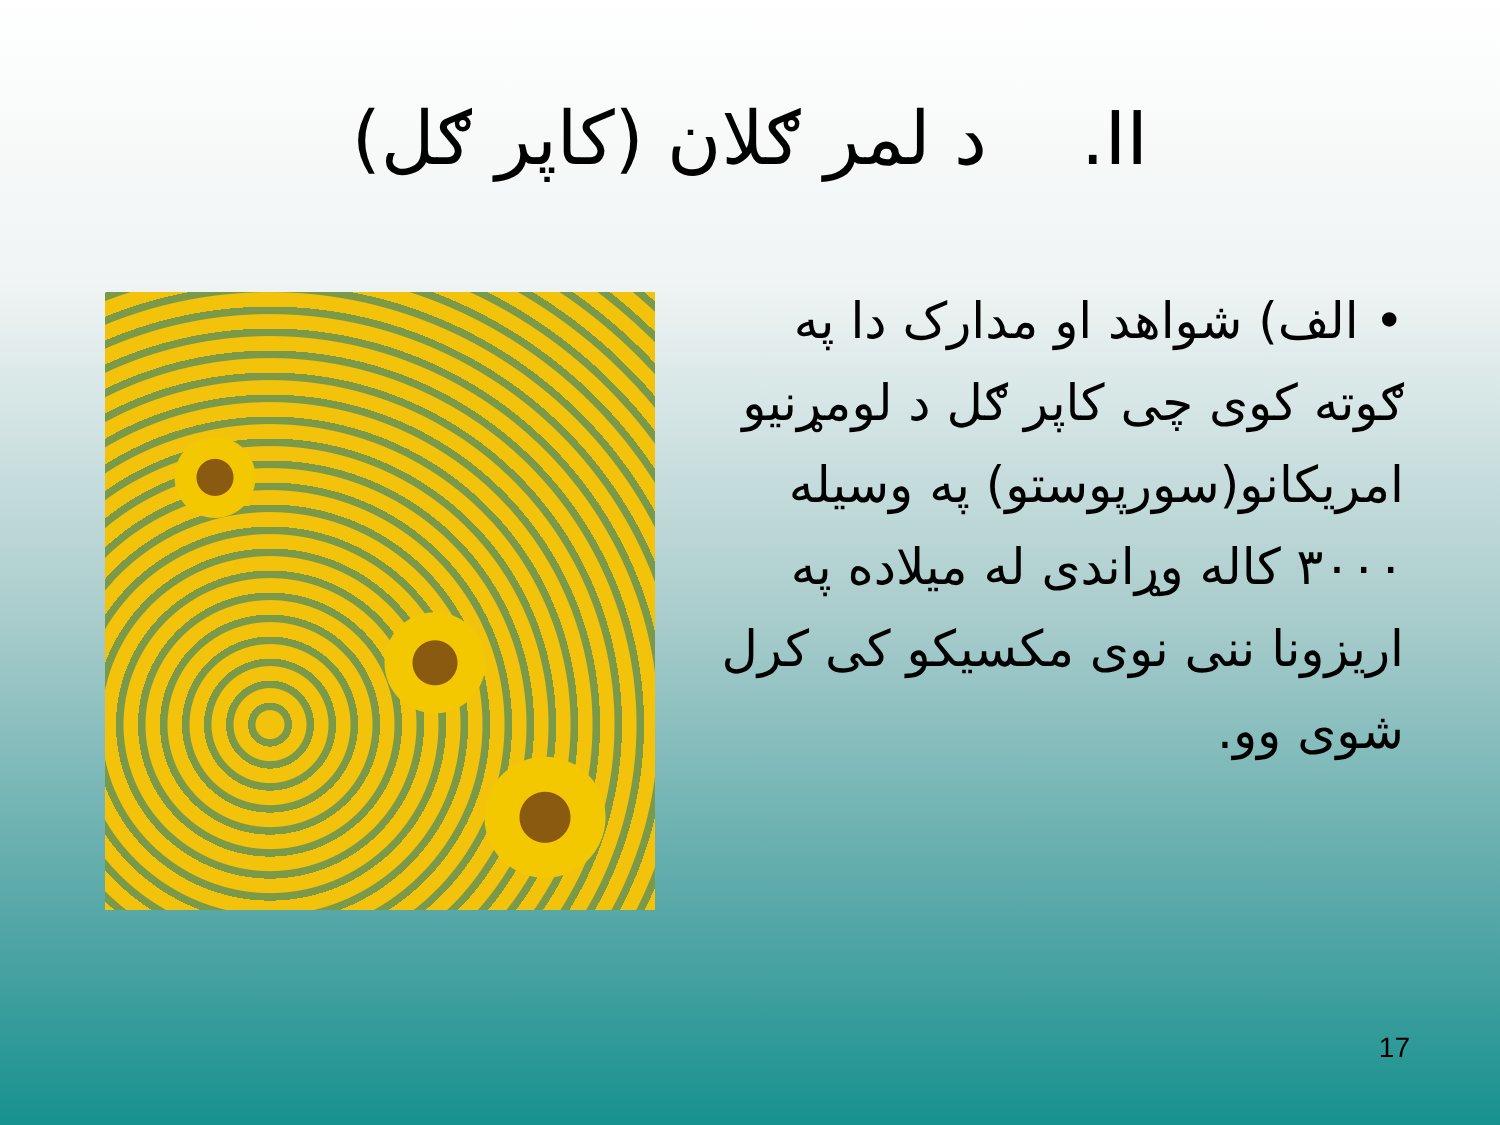II. د لمر ګلان (کاپر ګل)
• الف) شواهد او مدارک دا په ګوته کوی چی کاپر ګل د لومړنیو امریکانو(سورپوستو) په وسیله ۳۰۰۰ کاله وړاندی له میلاده په اریزونا ننی نوی مکسیکو کی کرل شوی وو.
17